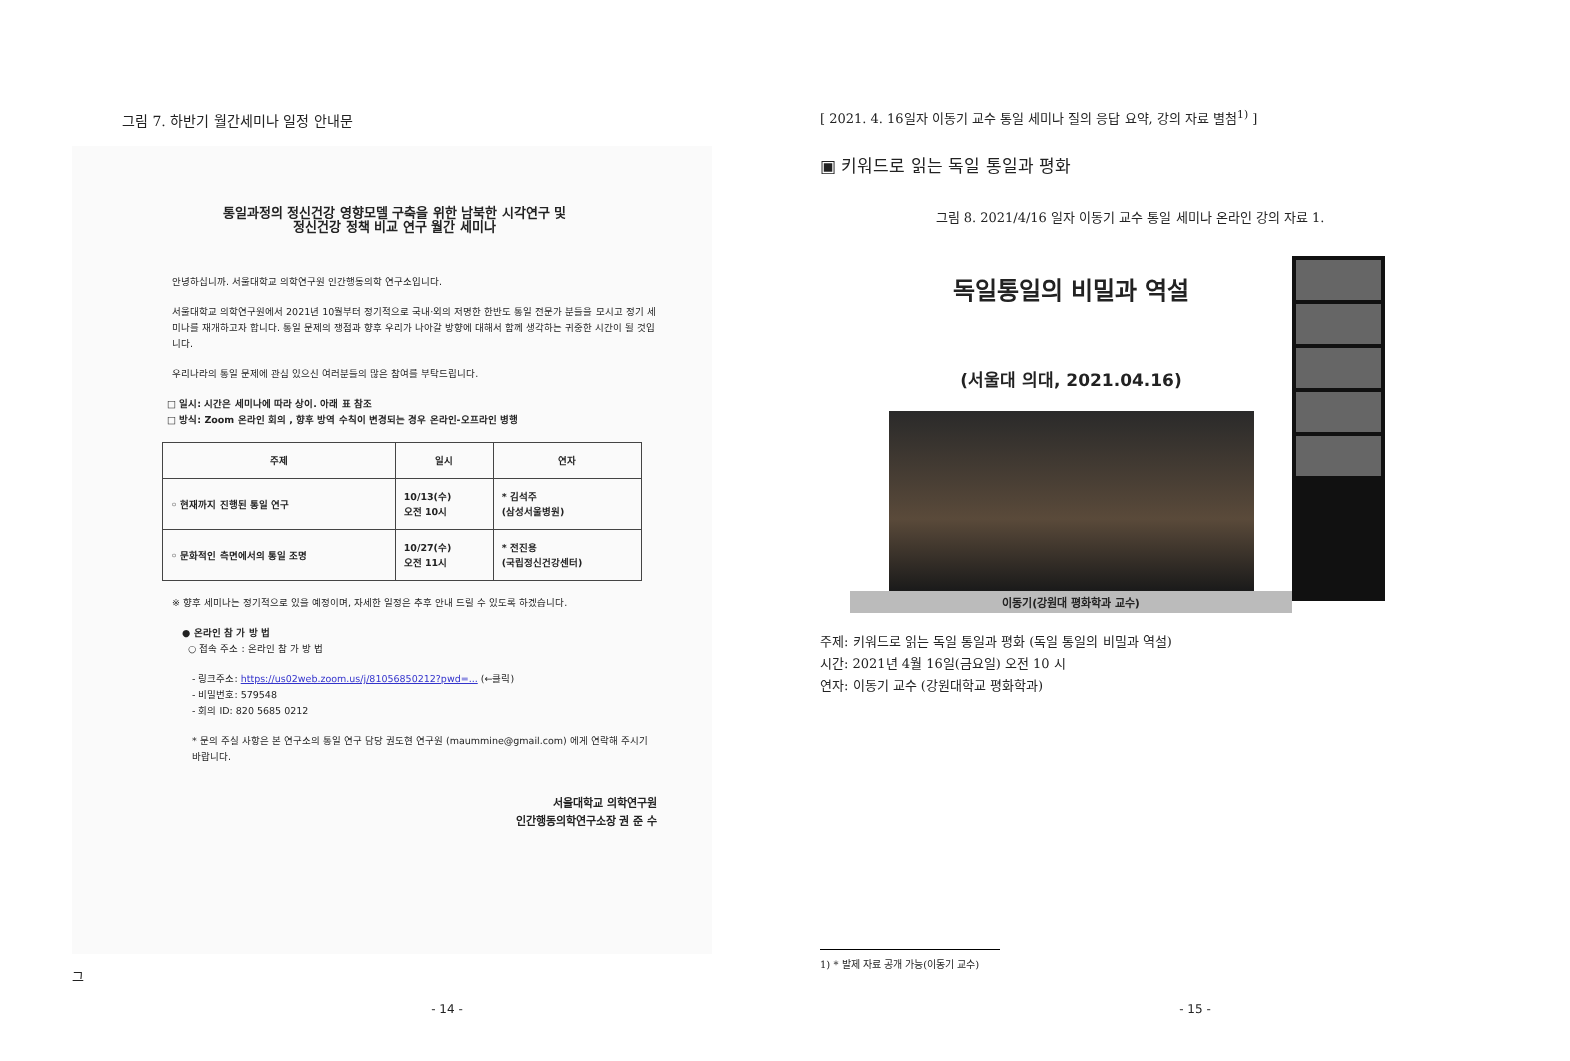그림 7. 하반기 월간세미나 일정 안내문
통일과정의 정신건강 영향모델 구축을 위한 남북한 시각연구 및
정신건강 정책 비교 연구 월간 세미나
안녕하십니까. 서울대학교 의학연구원 인간행동의학 연구소입니다.
서울대학교 의학연구원에서 2021년 10월부터 정기적으로 국내·외의 저명한 한반도 통일 전문가 분들을 모시고 정기 세미나를 재개하고자 합니다. 통일 문제의 쟁점과 향후 우리가 나아갈 방향에 대해서 함께 생각하는 귀중한 시간이 될 것입니다.
우리나라의 통일 문제에 관심 있으신 여러분들의 많은 참여를 부탁드립니다.
□ 일시: 시간은 세미나에 따라 상이. 아래 표 참조
□ 방식: Zoom 온라인 회의 , 향후 방역 수칙이 변경되는 경우 온라인-오프라인 병행
| 주제 | 일시 | 연자 |
| --- | --- | --- |
| ◦ 현재까지 진행된 통일 연구 | 10/13(수) 오전 10시 | * 김석주 (삼성서울병원) |
| ◦ 문화적인 측면에서의 통일 조명 | 10/27(수) 오전 11시 | * 전진용 (국립정신건강센터) |
※ 향후 세미나는 정기적으로 있을 예정이며, 자세한 일정은 추후 안내 드릴 수 있도록 하겠습니다.
● 온라인 참 가 방 법
○ 접속 주소 : 온라인 참 가 방 법
- 링크주소: https://us02web.zoom.us/j/81056850212?pwd=... (←클릭)
- 비밀번호: 579548
- 회의 ID: 820 5685 0212
* 문의 주실 사항은 본 연구소의 통일 연구 담당 권도현 연구원 (maummine@gmail.com) 에게 연락해 주시기 바랍니다.
서울대학교 의학연구원
인간행동의학연구소장 권 준 수
그
- 14 -
[ 2021. 4. 16일자 이동기 교수 통일 세미나 질의 응답 요약, 강의 자료 별첨<sup>1)</sup> ]
▣ 키워드로 읽는 독일 통일과 평화
그림 8. 2021/4/16 일자 이동기 교수 통일 세미나 온라인 강의 자료 1.
독일통일의 비밀과 역설
(서울대 의대, 2021.04.16)
이동기(강원대 평화학과 교수)
주제: 키워드로 읽는 독일 통일과 평화 (독일 통일의 비밀과 역설)
시간: 2021년 4월 16일(금요일) 오전 10 시
연자: 이동기 교수 (강원대학교 평화학과)
1) * 발제 자료 공개 가능(이동기 교수)
- 15 -